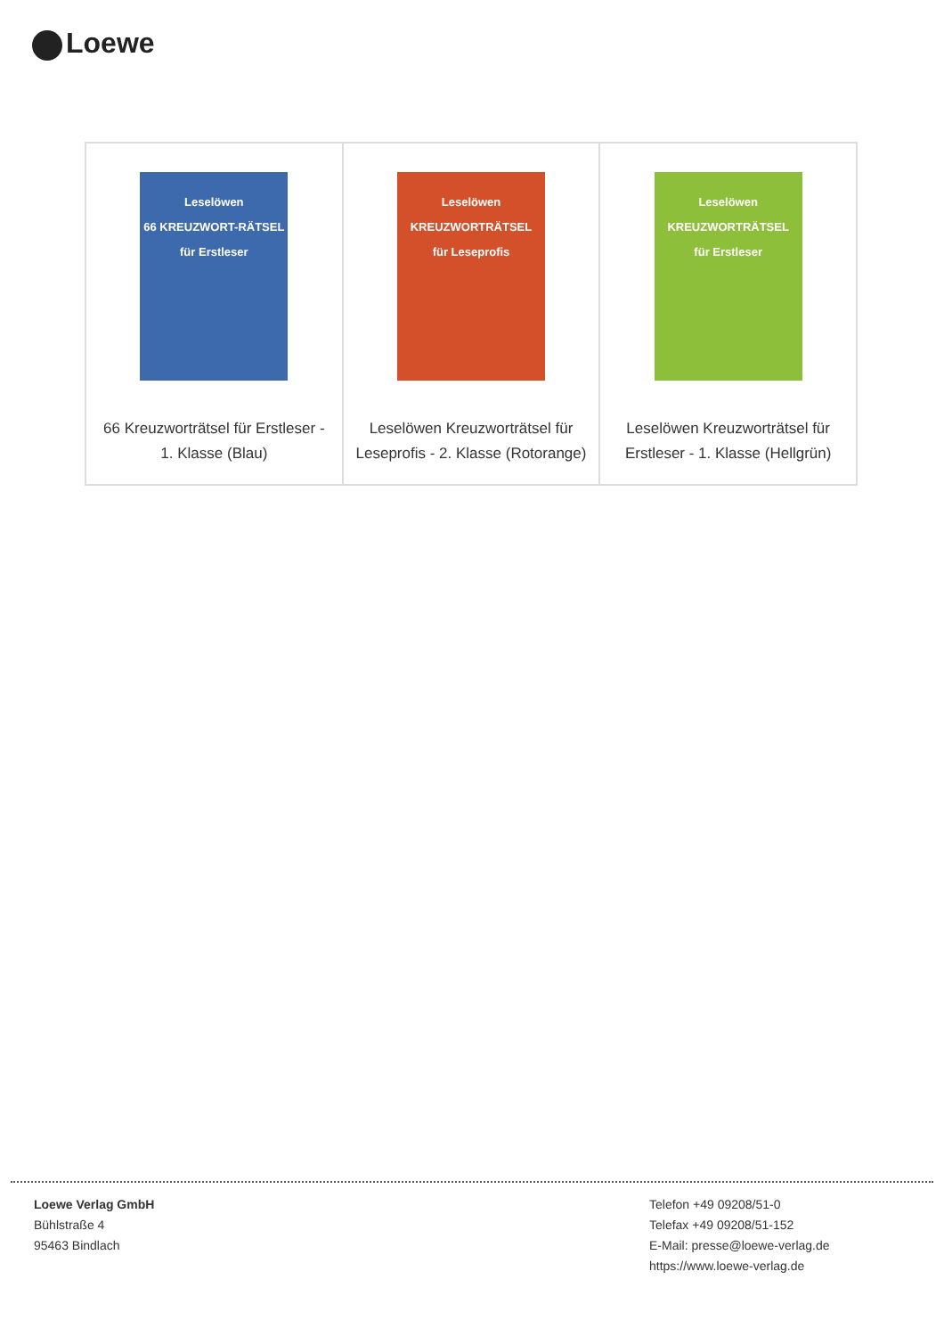Loewe
| Leselöwen 66 KREUZWORT-RÄTSEL für Erstleser 66 Kreuzworträtsel für Erstleser - 1. Klasse (Blau) | Leselöwen KREUZWORTRÄTSEL für Leseprofis Leselöwen Kreuzworträtsel für Leseprofis - 2. Klasse (Rotorange) | Leselöwen KREUZWORTRÄTSEL für Erstleser Leselöwen Kreuzworträtsel für Erstleser - 1. Klasse (Hellgrün) |
Loewe Verlag GmbH
Bühlstraße 4
95463 Bindlach
Telefon +49 09208/51-0
Telefax +49 09208/51-152
E-Mail: presse@loewe-verlag.de
https://www.loewe-verlag.de